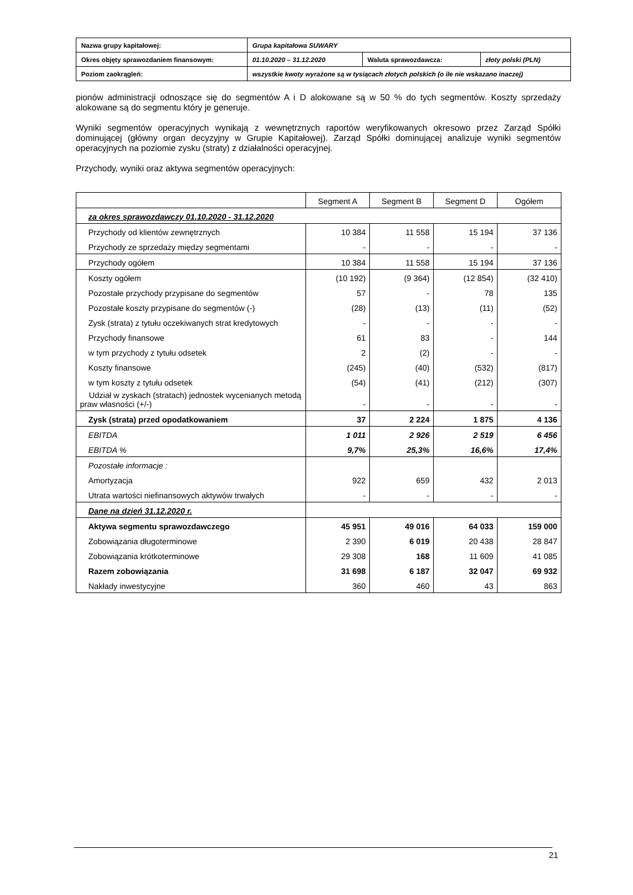| Nazwa grupy kapitałowej: | Grupa kapitałowa SUWARY | | |
| Okres objęty sprawozdaniem finansowym: | 01.10.2020 – 31.12.2020 | Waluta sprawozdawcza: | złoty polski (PLN) |
| Poziom zaokrągleń: | wszystkie kwoty wyrażone są w tysiącach złotych polskich (o ile nie wskazano inaczej) | | |
pionów administracji odnoszące się do segmentów A i D alokowane są w 50 % do tych segmentów. Koszty sprzedaży alokowane są do segmentu który je generuje.
Wyniki segmentów operacyjnych wynikają z wewnętrznych raportów weryfikowanych okresowo przez Zarząd Spółki dominującej (główny organ decyzyjny w Grupie Kapitałowej). Zarząd Spółki dominującej analizuje wyniki segmentów operacyjnych na poziomie zysku (straty) z działalności operacyjnej.
Przychody, wyniki oraz aktywa segmentów operacyjnych:
| | Segment A | Segment B | Segment D | Ogółem |
| za okres sprawozdawczy 01.10.2020 - 31.12.2020 | | | | |
| Przychody od klientów zewnętrznych | 10 384 | 11 558 | 15 194 | 37 136 |
| Przychody ze sprzedaży między segmentami | - | - | - | - |
| Przychody ogółem | 10 384 | 11 558 | 15 194 | 37 136 |
| Koszty ogółem | (10 192) | (9 364) | (12 854) | (32 410) |
| Pozostałe przychody przypisane do segmentów | 57 | - | 78 | 135 |
| Pozostałe koszty przypisane do segmentów (-) | (28) | (13) | (11) | (52) |
| Zysk (strata) z tytułu oczekiwanych strat kredytowych | - | - | - | - |
| Przychody finansowe | 61 | 83 | - | 144 |
| w tym przychody z tytułu odsetek | 2 | (2) | - | - |
| Koszty finansowe | (245) | (40) | (532) | (817) |
| w tym koszty z tytułu odsetek | (54) | (41) | (212) | (307) |
| Udział w zyskach (stratach) jednostek wycenianych metodą praw własności (+/-) | - | - | - | - |
| Zysk (strata) przed opodatkowaniem | 37 | 2 224 | 1 875 | 4 136 |
| EBITDA | 1 011 | 2 926 | 2 519 | 6 456 |
| EBITDA % | 9,7% | 25,3% | 16,6% | 17,4% |
| Pozostałe informacje : | | | | |
| Amortyzacja | 922 | 659 | 432 | 2 013 |
| Utrata wartości niefinansowych aktywów trwałych | - | - | - | - |
| Dane na dzień 31.12.2020 r. | | | | |
| Aktywa segmentu sprawozdawczego | 45 951 | 49 016 | 64 033 | 159 000 |
| Zobowiązania długoterminowe | 2 390 | 6 019 | 20 438 | 28 847 |
| Zobowiązania krótkoterminowe | 29 308 | 168 | 11 609 | 41 085 |
| Razem zobowiązania | 31 698 | 6 187 | 32 047 | 69 932 |
| Nakłady inwestycyjne | 360 | 460 | 43 | 863 |
21